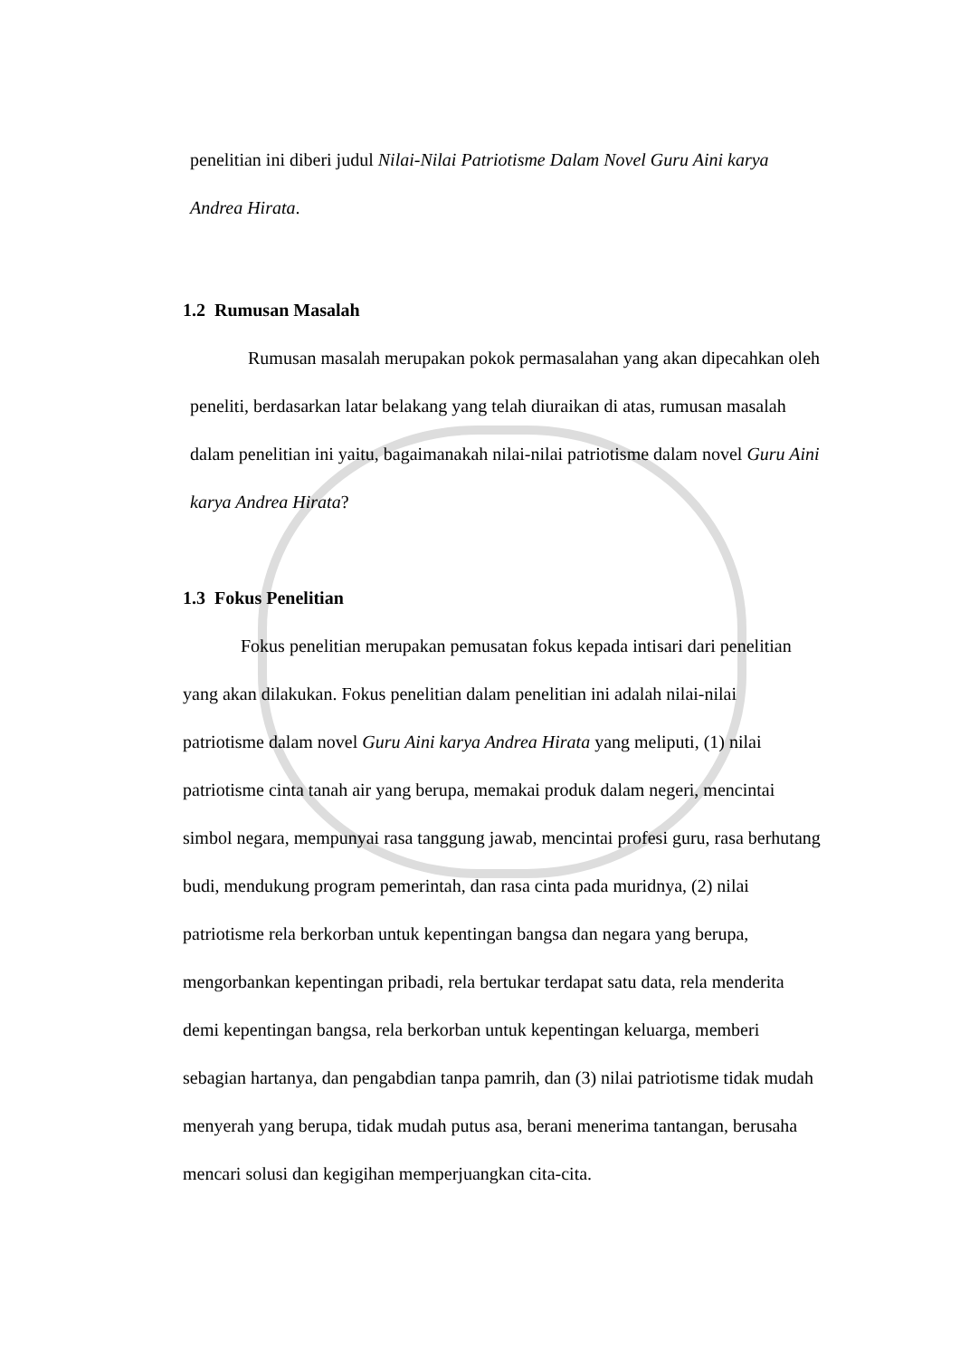penelitian ini diberi judul Nilai-Nilai Patriotisme Dalam Novel Guru Aini karya Andrea Hirata.
1.2 Rumusan Masalah
Rumusan masalah merupakan pokok permasalahan yang akan dipecahkan oleh peneliti, berdasarkan latar belakang yang telah diuraikan di atas, rumusan masalah dalam penelitian ini yaitu, bagaimanakah nilai-nilai patriotisme dalam novel Guru Aini karya Andrea Hirata?
1.3 Fokus Penelitian
Fokus penelitian merupakan pemusatan fokus kepada intisari dari penelitian yang akan dilakukan. Fokus penelitian dalam penelitian ini adalah nilai-nilai patriotisme dalam novel Guru Aini karya Andrea Hirata yang meliputi, (1) nilai patriotisme cinta tanah air yang berupa, memakai produk dalam negeri, mencintai simbol negara, mempunyai rasa tanggung jawab, mencintai profesi guru, rasa berhutang budi, mendukung program pemerintah, dan rasa cinta pada muridnya, (2) nilai patriotisme rela berkorban untuk kepentingan bangsa dan negara yang berupa, mengorbankan kepentingan pribadi, rela bertukar terdapat satu data, rela menderita demi kepentingan bangsa, rela berkorban untuk kepentingan keluarga, memberi sebagian hartanya, dan pengabdian tanpa pamrih, dan (3) nilai patriotisme tidak mudah menyerah yang berupa, tidak mudah putus asa, berani menerima tantangan, berusaha mencari solusi dan kegigihan memperjuangkan cita-cita.